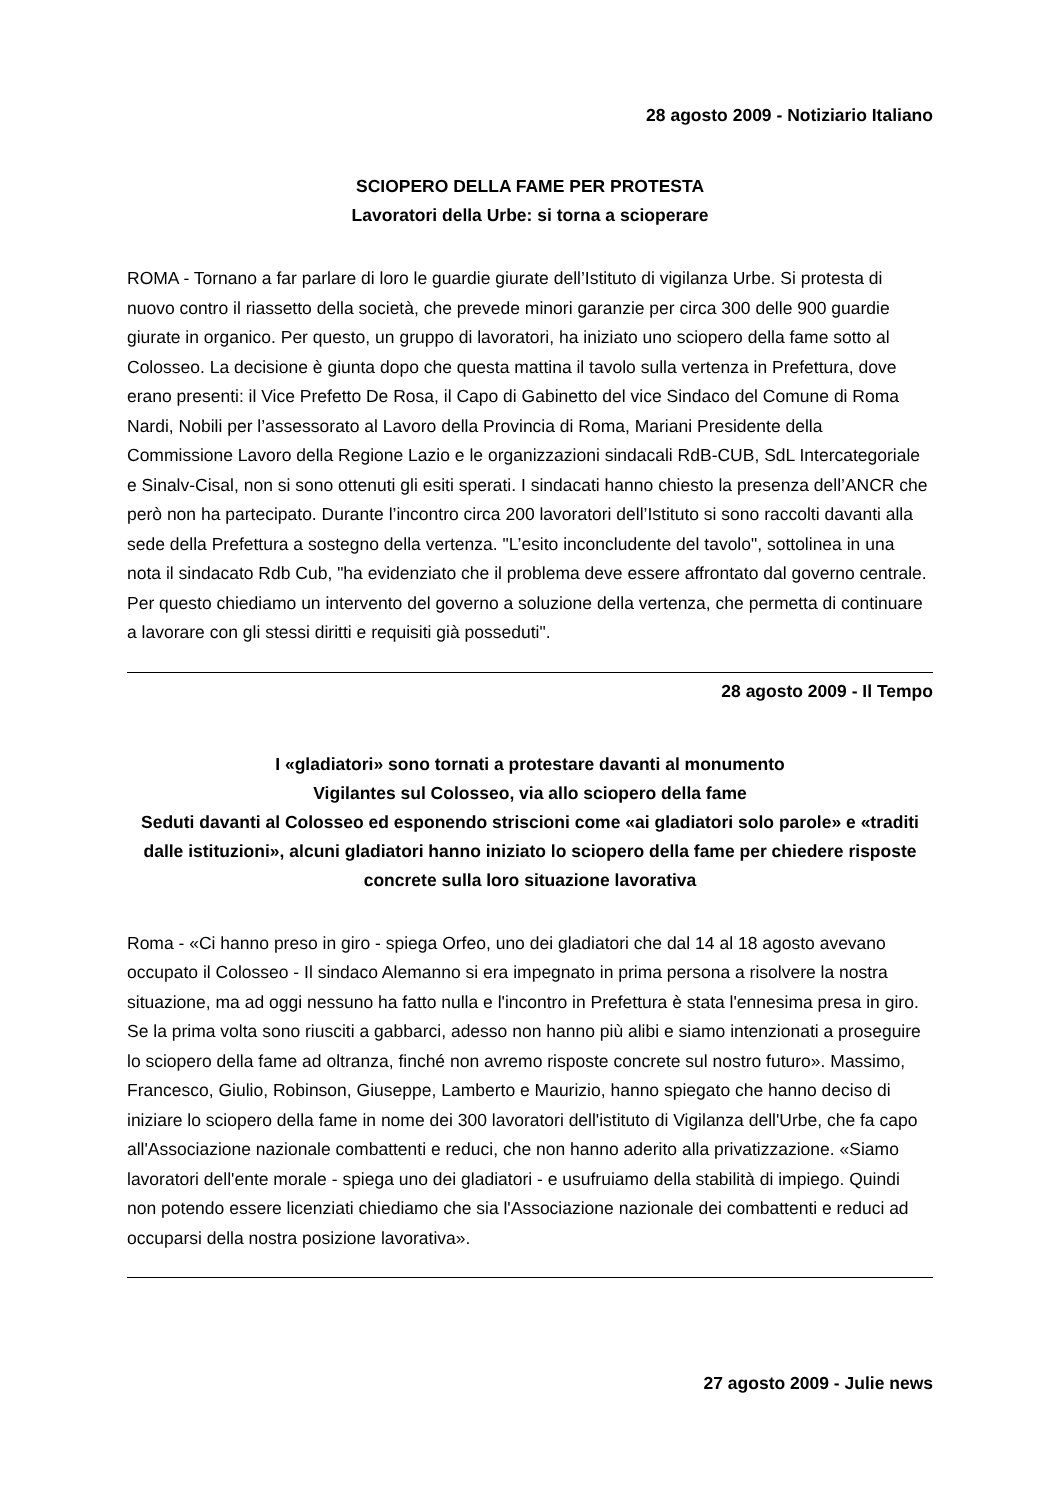28 agosto 2009 - Notiziario Italiano
SCIOPERO DELLA FAME PER PROTESTA
Lavoratori della Urbe: si torna a scioperare
ROMA - Tornano a far parlare di loro le guardie giurate dell’Istituto di vigilanza Urbe. Si protesta di nuovo contro il riassetto della società, che prevede minori garanzie per circa 300 delle 900 guardie giurate in organico. Per questo, un gruppo di lavoratori, ha iniziato uno sciopero della fame sotto al Colosseo. La decisione è giunta dopo che questa mattina il tavolo sulla vertenza in Prefettura, dove erano presenti: il Vice Prefetto De Rosa, il Capo di Gabinetto del vice Sindaco del Comune di Roma Nardi, Nobili per l’assessorato al Lavoro della Provincia di Roma, Mariani Presidente della Commissione Lavoro della Regione Lazio e le organizzazioni sindacali RdB-CUB, SdL Intercategoriale e Sinalv-Cisal, non si sono ottenuti gli esiti sperati. I sindacati hanno chiesto la presenza dell’ANCR che però non ha partecipato. Durante l’incontro circa 200 lavoratori dell’Istituto si sono raccolti davanti alla sede della Prefettura a sostegno della vertenza. "L’esito inconcludente del tavolo", sottolinea in una nota il sindacato Rdb Cub, "ha evidenziato che il problema deve essere affrontato dal governo centrale. Per questo chiediamo un intervento del governo a soluzione della vertenza, che permetta di continuare a lavorare con gli stessi diritti e requisiti già posseduti".
28 agosto 2009 - Il Tempo
I «gladiatori» sono tornati a protestare davanti al monumento
Vigilantes sul Colosseo, via allo sciopero della fame
Seduti davanti al Colosseo ed esponendo striscioni come «ai gladiatori solo parole» e «traditi dalle istituzioni», alcuni gladiatori hanno iniziato lo sciopero della fame per chiedere risposte concrete sulla loro situazione lavorativa
Roma - «Ci hanno preso in giro - spiega Orfeo, uno dei gladiatori che dal 14 al 18 agosto avevano occupato il Colosseo - Il sindaco Alemanno si era impegnato in prima persona a risolvere la nostra situazione, ma ad oggi nessuno ha fatto nulla e l'incontro in Prefettura è stata l'ennesima presa in giro. Se la prima volta sono riusciti a gabbarci, adesso non hanno più alibi e siamo intenzionati a proseguire lo sciopero della fame ad oltranza, finché non avremo risposte concrete sul nostro futuro». Massimo, Francesco, Giulio, Robinson, Giuseppe, Lamberto e Maurizio, hanno spiegato che hanno deciso di iniziare lo sciopero della fame in nome dei 300 lavoratori dell'istituto di Vigilanza dell'Urbe, che fa capo all'Associazione nazionale combattenti e reduci, che non hanno aderito alla privatizzazione. «Siamo lavoratori dell'ente morale - spiega uno dei gladiatori - e usufruiamo della stabilità di impiego. Quindi non potendo essere licenziati chiediamo che sia l'Associazione nazionale dei combattenti e reduci ad occuparsi della nostra posizione lavorativa».
27 agosto 2009 - Julie news